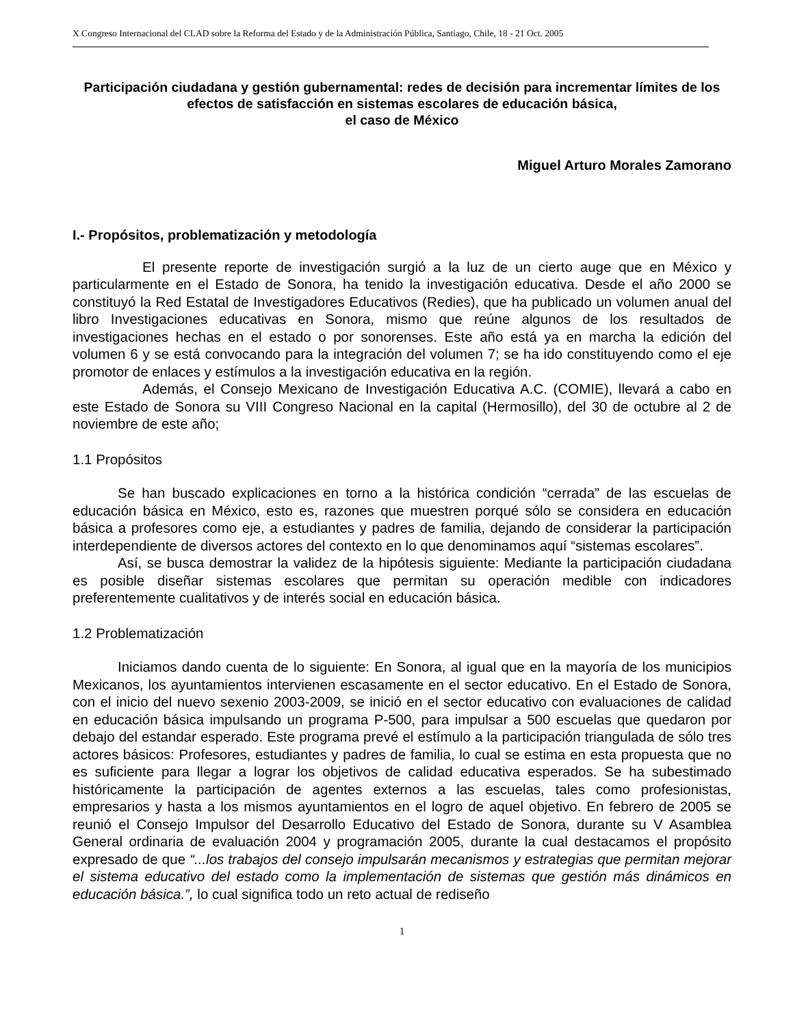X Congreso Internacional del CLAD sobre la Reforma del Estado y de la Administración Pública, Santiago, Chile, 18 - 21 Oct. 2005
Participación ciudadana y gestión gubernamental: redes de decisión para incrementar límites de los efectos de satisfacción en sistemas escolares de educación básica,
el caso de México
Miguel Arturo Morales Zamorano
I.- Propósitos, problematización y metodología
El presente reporte de investigación surgió a la luz de un cierto auge que en México y particularmente en el Estado de Sonora, ha tenido la investigación educativa. Desde el año 2000 se constituyó la Red Estatal de Investigadores Educativos (Redies), que ha publicado un volumen anual del libro Investigaciones educativas en Sonora, mismo que reúne algunos de los resultados de investigaciones hechas en el estado o por sonorenses. Este año está ya en marcha la edición del volumen 6 y se está convocando para la integración del volumen 7; se ha ido constituyendo como el eje promotor de enlaces y estímulos a la investigación educativa en la región.
Además, el Consejo Mexicano de Investigación Educativa A.C. (COMIE), llevará a cabo en este Estado de Sonora su VIII Congreso Nacional en la capital (Hermosillo), del 30 de octubre al 2 de noviembre de este año;
1.1 Propósitos
Se han buscado explicaciones en torno a la histórica condición “cerrada” de las escuelas de educación básica en México, esto es, razones que muestren porqué sólo se considera en educación básica a profesores como eje, a estudiantes y padres de familia, dejando de considerar la participación interdependiente de diversos actores del contexto en lo que denominamos aquí “sistemas escolares”.
Así, se busca demostrar la validez de la hipótesis siguiente: Mediante la participación ciudadana es posible diseñar sistemas escolares que permitan su operación medible con indicadores preferentemente cualitativos y de interés social en educación básica.
1.2 Problematización
Iniciamos dando cuenta de lo siguiente: En Sonora, al igual que en la mayoría de los municipios Mexicanos, los ayuntamientos intervienen escasamente en el sector educativo. En el Estado de Sonora, con el inicio del nuevo sexenio 2003-2009, se inició en el sector educativo con evaluaciones de calidad en educación básica impulsando un programa P-500, para impulsar a 500 escuelas que quedaron por debajo del estandar esperado. Este programa prevé el estímulo a la participación triangulada de sólo tres actores básicos: Profesores, estudiantes y padres de familia, lo cual se estima en esta propuesta que no es suficiente para llegar a lograr los objetivos de calidad educativa esperados. Se ha subestimado históricamente la participación de agentes externos a las escuelas, tales como profesionistas, empresarios y hasta a los mismos ayuntamientos en el logro de aquel objetivo. En febrero de 2005 se reunió el Consejo Impulsor del Desarrollo Educativo del Estado de Sonora, durante su V Asamblea General ordinaria de evaluación 2004 y programación 2005, durante la cual destacamos el propósito expresado de que “...los trabajos del consejo impulsarán mecanismos y estrategias que permitan mejorar el sistema educativo del estado como la implementación de sistemas que gestión más dinámicos en educación básica.”, lo cual significa todo un reto actual de rediseño
1